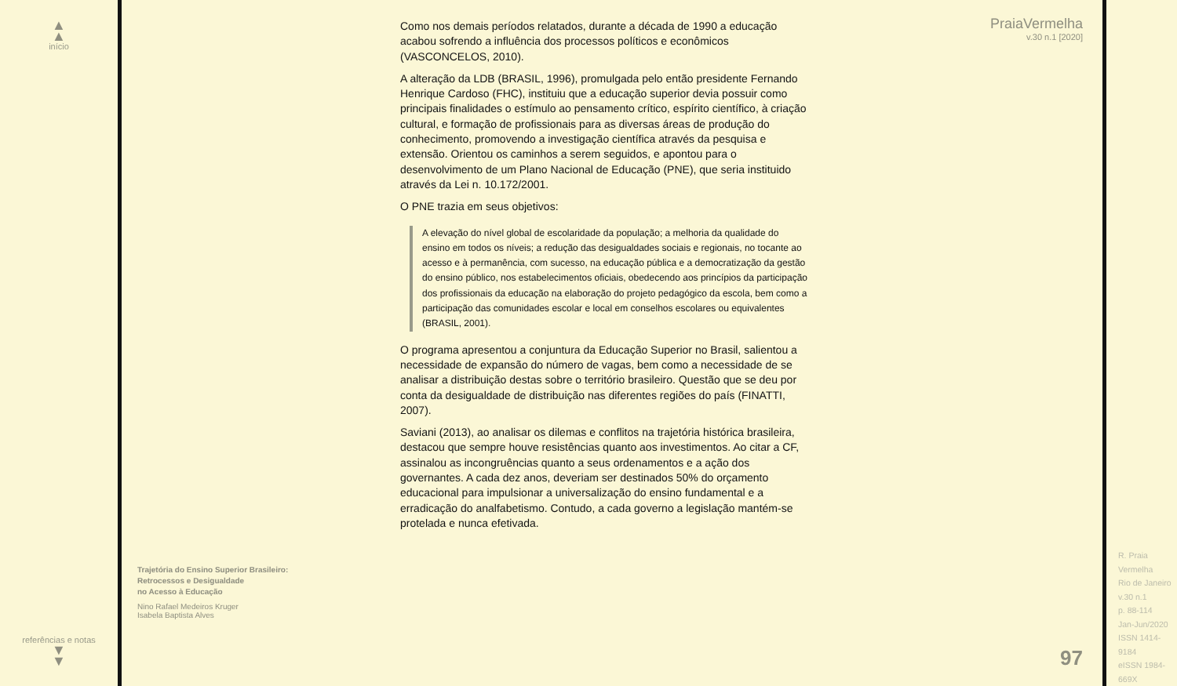▲
▲
início
referências e notas
▼
▼
Trajetória do Ensino Superior Brasileiro:
Retrocessos e Desigualdade
no Acesso à Educação
Nino Rafael Medeiros Kruger
Isabela Baptista Alves
Como nos demais períodos relatados, durante a década de 1990 a educação acabou sofrendo a influência dos processos políticos e econômicos (VASCONCELOS, 2010).
A alteração da LDB (BRASIL, 1996), promulgada pelo então presidente Fernando Henrique Cardoso (FHC), instituiu que a educação superior devia possuir como principais finalidades o estímulo ao pensamento crítico, espírito científico, à criação cultural, e formação de profissionais para as diversas áreas de produção do conhecimento, promovendo a investigação científica através da pesquisa e extensão. Orientou os caminhos a serem seguidos, e apontou para o desenvolvimento de um Plano Nacional de Educação (PNE), que seria instituido através da Lei n. 10.172/2001.
O PNE trazia em seus objetivos:
A elevação do nível global de escolaridade da população; a melhoria da qualidade do ensino em todos os níveis; a redução das desigualdades sociais e regionais, no tocante ao acesso e à permanência, com sucesso, na educação pública e a democratização da gestão do ensino público, nos estabelecimentos oficiais, obedecendo aos princípios da participação dos profissionais da educação na elaboração do projeto pedagógico da escola, bem como a participação das comunidades escolar e local em conselhos escolares ou equivalentes (BRASIL, 2001).
O programa apresentou a conjuntura da Educação Superior no Brasil, salientou a necessidade de expansão do número de vagas, bem como a necessidade de se analisar a distribuição destas sobre o território brasileiro. Questão que se deu por conta da desigualdade de distribuição nas diferentes regiões do país (FINATTI, 2007).
Saviani (2013), ao analisar os dilemas e conflitos na trajetória histórica brasileira, destacou que sempre houve resistências quanto aos investimentos. Ao citar a CF, assinalou as incongruências quanto a seus ordenamentos e a ação dos governantes. A cada dez anos, deveriam ser destinados 50% do orçamento educacional para impulsionar a universalização do ensino fundamental e a erradicação do analfabetismo. Contudo, a cada governo a legislação mantém-se protelada e nunca efetivada.
PraiaVermelha
v.30 n.1 [2020]
97
R. Praia Vermelha
Rio de Janeiro
v.30 n.1
p. 88-114
Jan-Jun/2020
ISSN 1414-9184
eISSN 1984-669X